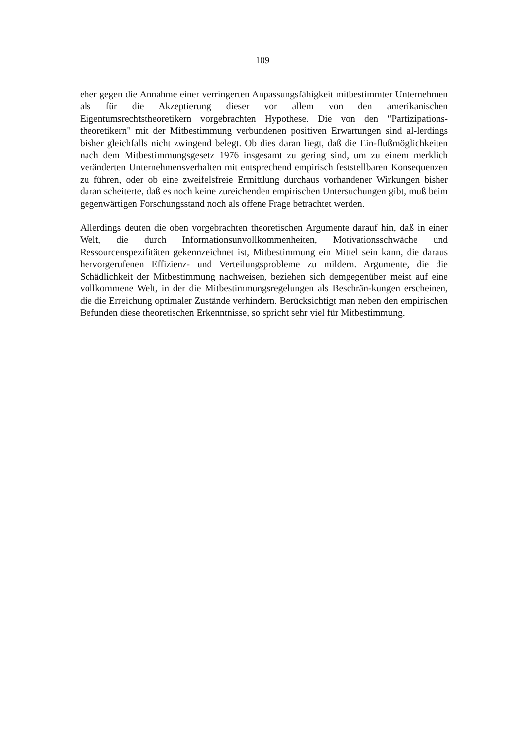109
eher gegen die Annahme einer verringerten Anpassungsfähigkeit mitbestimmter Unternehmen als für die Akzeptierung dieser vor allem von den amerikanischen Eigentumsrechtstheoretikern vorgebrachten Hypothese. Die von den "Partizipations-theoretikern" mit der Mitbestimmung verbundenen positiven Erwartungen sind al-lerdings bisher gleichfalls nicht zwingend belegt. Ob dies daran liegt, daß die Ein-flußmöglichkeiten nach dem Mitbestimmungsgesetz 1976 insgesamt zu gering sind, um zu einem merklich veränderten Unternehmensverhalten mit entsprechend empirisch feststellbaren Konsequenzen zu führen, oder ob eine zweifelsfreie Ermittlung durchaus vorhandener Wirkungen bisher daran scheiterte, daß es noch keine zureichenden empirischen Untersuchungen gibt, muß beim gegenwärtigen Forschungsstand noch als offene Frage betrachtet werden.
Allerdings deuten die oben vorgebrachten theoretischen Argumente darauf hin, daß in einer Welt, die durch Informationsunvollkommenheiten, Motivationsschwäche und Ressourcenspezifitäten gekennzeichnet ist, Mitbestimmung ein Mittel sein kann, die daraus hervorgerufenen Effizienz- und Verteilungsprobleme zu mildern. Argumente, die die Schädlichkeit der Mitbestimmung nachweisen, beziehen sich demgegenüber meist auf eine vollkommene Welt, in der die Mitbestimmungsregelungen als Beschrän-kungen erscheinen, die die Erreichung optimaler Zustände verhindern. Berücksichtigt man neben den empirischen Befunden diese theoretischen Erkenntnisse, so spricht sehr viel für Mitbestimmung.